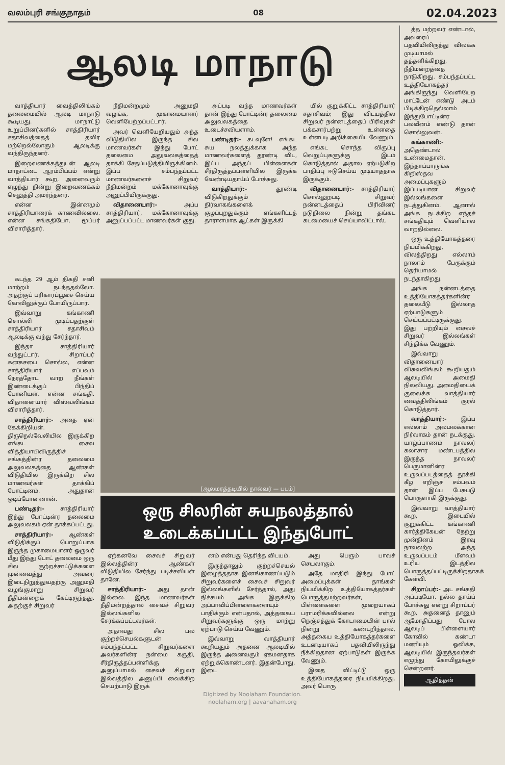வலம்புரி சங்குநாதம் 08 02.04.2023
ஆலடி மாநாடு
வாத்தியார் வைத்திலிங்கம் தலைமையில் ஆலடி மாநாடு கூடியது. மாநாட்டு உறுப்பினர்களில் சாத்திரியார் சதாசிவத்தைத் தவிர மற்றெல்லோரும் ஆலடிக்கு வந்திருந்தனர்.
இறைவணக்கத்துடன் ஆலடி மாநாட்டை ஆரம்பிப்பம் என்று வாத்தியார் கூற, அனைவரும் எழுந்து நின்று இறைவணக்கம் செலுத்தி அமர்ந்தனர்.
என்ன இன்னமும் சாத்திரியாரைக் காணவில்லை. என்ன சங்கதியோ, மூப்பர் விசாரித்தார்.
நீதிமன்றமும் அனுமதி வழங்க, முகாமையாளர் வெளியேற்றப்பட்டார்.
அவர் வெளியேறியதும் அந்த விடுதியில இருந்த சில மாணவர்கள் இந்து போட் தலைமை அலுவலகத்தைத் தாக்கி சேதப்படுத்தியிருக்கினம். இப்ப சம்பந்தப்பட்ட மாணவர்களைச் சிறுவர் நீதிமன்றம் மக்கோனாவுக்கு அனுப்பியிருக்குது.
விதானையார்:- அப்ப சாத்திரியார், மக்கோனாவுக்கு அனுப்பப்பட்ட மாணவர்கள் குது.
அப்படி வந்த மாணவர்கள் தான் இந்து போட்டின்ர தலைமை அலுவலகத்தை உடைச்சவியளாம்.
பண்டிதர்:- கடவுளே! எங்கட சுய நலத்துக்காக அந்த மாணவர்களைத் தூண்டி விட, இப்ப அந்தப் பிள்ளைகள் சீர்திருத்தப்பள்ளியில இருக்க வேண்டியதாய்ப் போச்சுது.
வாத்தியார்:- தூண்டி விடுகிறதுக்கும் நிர்வாகங்களைக் குழப்புறதுக்கும் எங்களிட்டத் தாராளமாக ஆட்கள் இருக்கி
யில் குறுக்கிட்ட சாத்திரியார் சதாசிவம்; இது விடயத்தில சிறுவர் நன்னடத்தைப் பிரிவுகள் பக்கசார்பற்று உள்ளதை உள்ளபடி அறிக்கையிட வேணும்.
எங்கட சொந்த விருப்பு வெறுப்புகளுக்கு இடம் கொடுத்தால் அதால ஏற்படுகிற பாதிப்பு ஈடுசெய்ய முடியாததாக இருக்கும்.
விதானையார்:- சாத்திரியார் சொல்லுறபடி சிறுவர் நன்னடத்தைப் பிரிவினர் நடுநிலை நின்று தங்கட கடமையைச் செய்யாவிட்டால்,
கடந்த 29 ஆம் திகதி சனி மாற்றம் நடந்ததல்லோ. அதற்குப் பரிகாரப்பூசை செய்ய கோவிலுக்குப் போயிருப்பார்.
இவ்வாறு கங்காணி சொல்லி முடிப்பதற்குள் சாத்திரியார் சதாசிவம் ஆலடிக்கு வந்து சேர்ந்தார்.
இந்தா சாத்திரியார் வந்துட்டார். சிறாப்பர் கனகசபை சொல்ல, என்ன சாத்திரியார் எப்பவும் நேரத்தோட வாற நீங்கள் இண்டைக்குப் பிந்திப் போனியள். என்ன சங்கதி. விதானையார் விஸ்வலிங்கம் விசாரித்தார்.
சாத்திரியார்:- அதை ஏன் கேக்கிறியள். திருநெல்வேலியில இருக்கிற எங்கட சைவ வித்தியாபிவிருத்திச் சங்கத்தின்ர தலைமை அலுவலகத்தை ஆண்கள் விடுதியில இருக்கிற சில மாணவர்கள் தாக்கிப் போட்டினம். அதுதான் ஓடிப்போனனான்.
பண்டிதர்:- சாத்திரியார் இந்து போட்டின்ர தலைமை அலுவலகம் ஏன் தாக்கப்பட்டது.
சாத்திரியார்:- ஆண்கள் விடுதிக்குப் பொறுப்பாக இருந்த முகாமையாளர் ஒருவர் மீது இந்து போட் தலைமை ஒரு சில குற்றச்சாட்டுக்களை முன்வைத்து அவரை இடைநிறுத்துவதற்கு அனுமதி வழங்குமாறு சிறுவர் நீதிமன்றைக் கேட்டிருந்தது. அதற்குச் சிறுவர்
[ஆலமரத்தடியில் நால்வர் — படம்]
ஒரு சிலரின் சுயநலத்தால்
உடைக்கப்பட்ட இந்துபோட்
ஏற்கனவே சைவச் சிறுவர் இல்லத்தின்ர ஆண்கள் விடுதியில சேர்ந்து படிச்சவியள் தானே.
சாத்திரியார்:- அது தான் இல்லை. இந்த மாணவர்கள் நீதிமன்றத்தால சைவச் சிறுவர் இல்லங்களில சேர்க்கப்பட்டவர்கள்.
அதாவது சில பல குற்றச்செயல்களுடன் சம்பந்தப்பட்ட சிறுவர்களை அவர்களின்ர நன்மை கருதி, சீர்திருத்தப்பள்ளிக்கு அனுப்பாமல் சைவச் சிறுவர் இல்லத்தில அனுப்பி வைக்கிற செயற்பாடு இருக்
னம் என்பது தெரிந்த விடயம்.
இருந்தாலும் குற்றச்செயல் இழைத்ததாக இனங்காணப்படும் சிறுவர்களைச் சைவச் சிறுவர் இல்லங்களில் சேர்த்தால், அது நிச்சயம் அங்க இருக்கிற அப்பாவிப்பிள்ளைகளையும் பாதிக்கும் என்பதால், அத்தகைய சிறுவர்களுக்கு ஒரு மாற்று ஏற்பாடு செய்ய வேணும்.
இவ்வாறு வாத்தியார் கூறியதும் அதனை ஆலடியில் இருந்த அனைவரும் ஏகமனதாக ஏற்றுக்கொண்டனர். இதன்போது, இடை
அது பெரும் பாவச் செயலாகும்.
அதே மாதிரி இந்து போட் அமைப்புக்கள் தாங்கள் நியமிக்கிற உத்தியோகத்தர்கள் பொருத்தமற்றவர்கள், பிள்ளைகளை முறையாகப் பராமரிக்கவில்லை என்று நெஞ்சத்துக் கோடாமையின் பால் நின்று கண்டறிந்தால், அத்தகைய உத்தியோகத்தர்களை உடனடியாகப் பதவியிலிருந்து நீக்கிறதான ஏற்பாடுகள் இருக்க வேணும்.
இதை விட்டிட்டு ஒரு உத்தியோகத்தரை நியமிக்கிறது. அவர் பொரு
த்த மற்றவர் எண்டால், அவரைப் பதவியிலிருந்து விலக்க முடியாமல் தத்தளிக்கிறது, நீதிமன்றத்தை நாடுகிறது. சம்பந்தப்பட்ட உத்தியோகத்தர் அங்கிருந்து வெளியேற மாட்டேன் எண்டு அடம் பிடிக்கிறதெல்லாம் இந்துபோட்டின்ர பலவீனம் எண்டு தான் சொல்லுவன்.
கங்காணி:- அதெண்டால் உண்மைதான். இந்தாப்பாருங்க கிறிஸ்தவ அமைப்புகளும் இப்படியான சிறுவர் இல்லங்களை நடத்துகினம். ஆனால் அங்க நடக்கிற எந்தச் சங்கதியும் வெளியால வாறதில்லை.
ஒரு உத்தியோகத்தரை நியமிக்கிறது, விலத்திறது எல்லாம் நாலாம் பேருக்கும் தெரியாமல் நடந்தாகிறது.
அங்க நன்னடத்தை உத்தியோகத்தர்களின்ர தலையீடு இல்லாத ஏற்பாடுகளும் செய்யப்பட்டிருக்குது. இது பற்றியும் சைவச் சிறுவர் இல்லங்கள் சிந்திக்க வேணும்.
இவ்வாறு விதானையார் விசுவலிங்கம் கூறியதும் ஆலடியில் அமைதி நிலவியது. அமைதியைக் குலைக்க வாத்தியார் வைத்திலிங்கம் குரல் கொடுத்தார்.
வாத்தியார்:- இப்ப எல்லாம் அலமலக்கான நிர்வாகம் தான் நடக்குது. யாழ்ப்பாணம் நாவலர் கலாசார மண்டபத்தில இருந்த நாவலர் பெருமானின்ர உருவப்படத்தைத் தூக்கி கீழ எறிஞ்ச சம்பவம் தான் இப்ப பேசுபடு பொருளாகி இருக்குது.
இவ்வாறு வாத்தியார் கூற, இடையில் குறுக்கிட்ட கங்காணி கார்த்திகேயன் நேற்று முன்தினம் இரவு நாவலற்ற அந்த உருவப்படம் மீளவும் உரிய இடத்தில பொருத்தப்பட்டிருக்கிறதாகக் கேள்வி.
சிறாப்பர்:- அட சங்கதி அப்படியோ. நல்ல தாய்ப் போச்சுது என்று சிறாப்பர் கூற, அதனைத் தானும் ஆமோதிப்பது போல ஆலடிப் பிள்ளையார் கோவில் கண்டா மணியும் ஒலிக்க, ஆலடியில் இருந்தவர்கள் எழுந்து கோயிலுக்குச் சென்றனர்.
ஆதித்தன்
Digitized by Noolaham Foundation.
noolaham.org | aavanaham.org